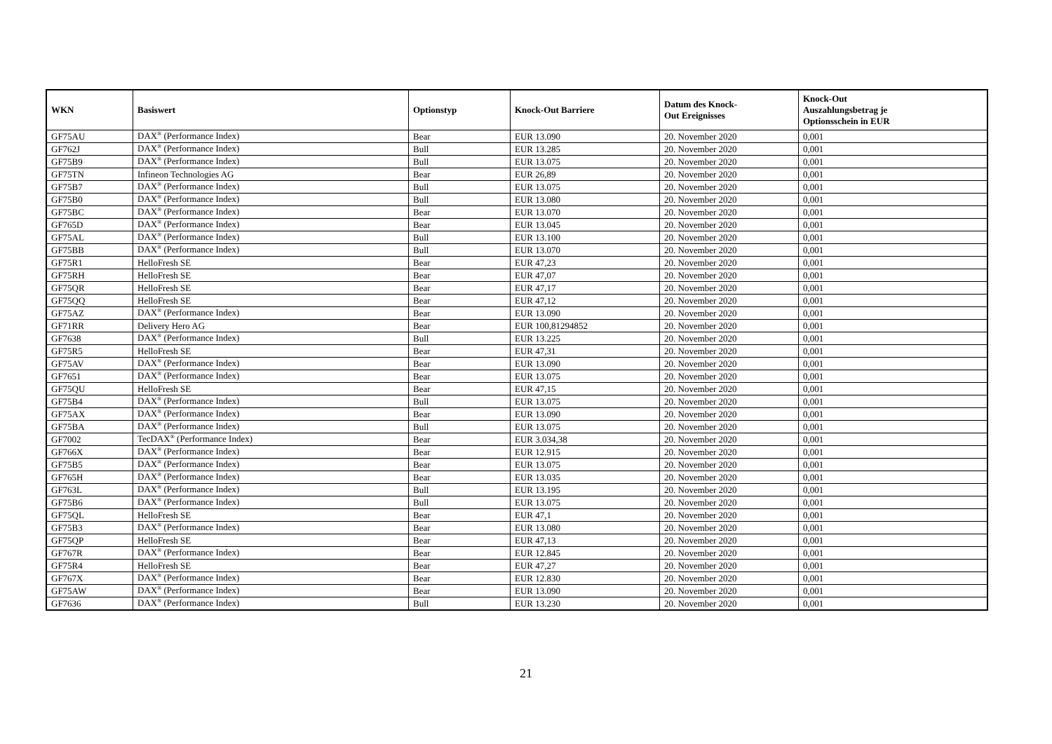| WKN | Basiswert | Optionstyp | Knock-Out Barriere | Datum des Knock- Out Ereignisses | Knock-Out Auszahlungsbetrag je Optionsschein in EUR |
| --- | --- | --- | --- | --- | --- |
| GF75AU | DAX<sup>®</sup> (Performance Index) | Bear | EUR 13.090 | 20. November 2020 | 0,001 |
| GF762J | DAX<sup>®</sup> (Performance Index) | Bull | EUR 13.285 | 20. November 2020 | 0,001 |
| GF75B9 | DAX<sup>®</sup> (Performance Index) | Bull | EUR 13.075 | 20. November 2020 | 0,001 |
| GF75TN | Infineon Technologies AG | Bear | EUR 26,89 | 20. November 2020 | 0,001 |
| GF75B7 | DAX<sup>®</sup> (Performance Index) | Bull | EUR 13.075 | 20. November 2020 | 0,001 |
| GF75B0 | DAX<sup>®</sup> (Performance Index) | Bull | EUR 13.080 | 20. November 2020 | 0,001 |
| GF75BC | DAX<sup>®</sup> (Performance Index) | Bear | EUR 13.070 | 20. November 2020 | 0,001 |
| GF765D | DAX<sup>®</sup> (Performance Index) | Bear | EUR 13.045 | 20. November 2020 | 0,001 |
| GF75AL | DAX<sup>®</sup> (Performance Index) | Bull | EUR 13.100 | 20. November 2020 | 0,001 |
| GF75BB | DAX<sup>®</sup> (Performance Index) | Bull | EUR 13.070 | 20. November 2020 | 0,001 |
| GF75R1 | HelloFresh SE | Bear | EUR 47,23 | 20. November 2020 | 0,001 |
| GF75RH | HelloFresh SE | Bear | EUR 47,07 | 20. November 2020 | 0,001 |
| GF75QR | HelloFresh SE | Bear | EUR 47,17 | 20. November 2020 | 0,001 |
| GF75QQ | HelloFresh SE | Bear | EUR 47,12 | 20. November 2020 | 0,001 |
| GF75AZ | DAX<sup>®</sup> (Performance Index) | Bear | EUR 13.090 | 20. November 2020 | 0,001 |
| GF71RR | Delivery Hero AG | Bear | EUR 100,81294852 | 20. November 2020 | 0,001 |
| GF7638 | DAX<sup>®</sup> (Performance Index) | Bull | EUR 13.225 | 20. November 2020 | 0,001 |
| GF75R5 | HelloFresh SE | Bear | EUR 47,31 | 20. November 2020 | 0,001 |
| GF75AV | DAX<sup>®</sup> (Performance Index) | Bear | EUR 13.090 | 20. November 2020 | 0,001 |
| GF7651 | DAX<sup>®</sup> (Performance Index) | Bear | EUR 13.075 | 20. November 2020 | 0,001 |
| GF75QU | HelloFresh SE | Bear | EUR 47,15 | 20. November 2020 | 0,001 |
| GF75B4 | DAX<sup>®</sup> (Performance Index) | Bull | EUR 13.075 | 20. November 2020 | 0,001 |
| GF75AX | DAX<sup>®</sup> (Performance Index) | Bear | EUR 13.090 | 20. November 2020 | 0,001 |
| GF75BA | DAX<sup>®</sup> (Performance Index) | Bull | EUR 13.075 | 20. November 2020 | 0,001 |
| GF7002 | TecDAX<sup>®</sup> (Performance Index) | Bear | EUR 3.034,38 | 20. November 2020 | 0,001 |
| GF766X | DAX<sup>®</sup> (Performance Index) | Bear | EUR 12.915 | 20. November 2020 | 0,001 |
| GF75B5 | DAX<sup>®</sup> (Performance Index) | Bear | EUR 13.075 | 20. November 2020 | 0,001 |
| GF765H | DAX<sup>®</sup> (Performance Index) | Bear | EUR 13.035 | 20. November 2020 | 0,001 |
| GF763L | DAX<sup>®</sup> (Performance Index) | Bull | EUR 13.195 | 20. November 2020 | 0,001 |
| GF75B6 | DAX<sup>®</sup> (Performance Index) | Bull | EUR 13.075 | 20. November 2020 | 0,001 |
| GF75QL | HelloFresh SE | Bear | EUR 47,1 | 20. November 2020 | 0,001 |
| GF75B3 | DAX<sup>®</sup> (Performance Index) | Bear | EUR 13.080 | 20. November 2020 | 0,001 |
| GF75QP | HelloFresh SE | Bear | EUR 47,13 | 20. November 2020 | 0,001 |
| GF767R | DAX<sup>®</sup> (Performance Index) | Bear | EUR 12.845 | 20. November 2020 | 0,001 |
| GF75R4 | HelloFresh SE | Bear | EUR 47,27 | 20. November 2020 | 0,001 |
| GF767X | DAX<sup>®</sup> (Performance Index) | Bear | EUR 12.830 | 20. November 2020 | 0,001 |
| GF75AW | DAX<sup>®</sup> (Performance Index) | Bear | EUR 13.090 | 20. November 2020 | 0,001 |
| GF7636 | DAX<sup>®</sup> (Performance Index) | Bull | EUR 13.230 | 20. November 2020 | 0,001 |
21